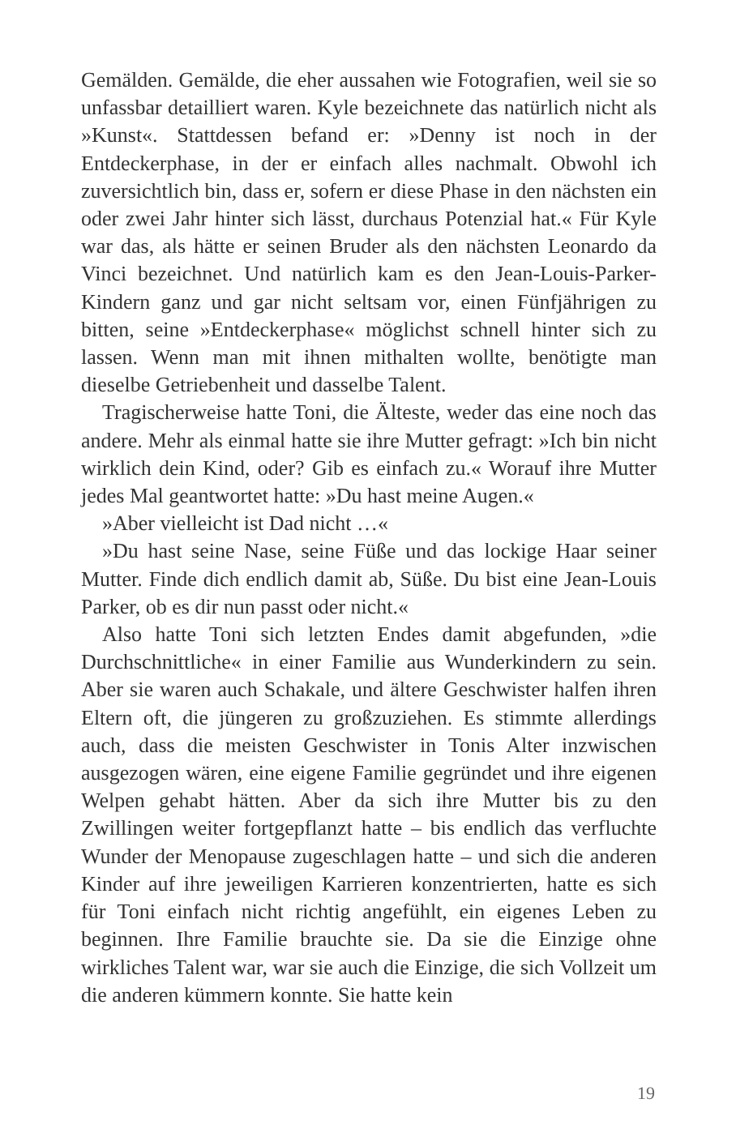Gemälden. Gemälde, die eher aussahen wie Fotografien, weil sie so unfassbar detailliert waren. Kyle bezeichnete das natürlich nicht als »Kunst«. Stattdessen befand er: »Denny ist noch in der Entdeckerphase, in der er einfach alles nachmalt. Obwohl ich zuversichtlich bin, dass er, sofern er diese Phase in den nächsten ein oder zwei Jahr hinter sich lässt, durchaus Potenzial hat.« Für Kyle war das, als hätte er seinen Bruder als den nächsten Leonardo da Vinci bezeichnet. Und natürlich kam es den Jean-Louis-Parker-Kindern ganz und gar nicht seltsam vor, einen Fünfjährigen zu bitten, seine »Entdeckerphase« möglichst schnell hinter sich zu lassen. Wenn man mit ihnen mithalten wollte, benötigte man dieselbe Getriebenheit und dasselbe Talent.
Tragischerweise hatte Toni, die Älteste, weder das eine noch das andere. Mehr als einmal hatte sie ihre Mutter gefragt: »Ich bin nicht wirklich dein Kind, oder? Gib es einfach zu.« Worauf ihre Mutter jedes Mal geantwortet hatte: »Du hast meine Augen.«
»Aber vielleicht ist Dad nicht …«
»Du hast seine Nase, seine Füße und das lockige Haar seiner Mutter. Finde dich endlich damit ab, Süße. Du bist eine Jean-Louis Parker, ob es dir nun passt oder nicht.«
Also hatte Toni sich letzten Endes damit abgefunden, »die Durchschnittliche« in einer Familie aus Wunderkindern zu sein. Aber sie waren auch Schakale, und ältere Geschwister halfen ihren Eltern oft, die jüngeren zu großzuziehen. Es stimmte allerdings auch, dass die meisten Geschwister in Tonis Alter inzwischen ausgezogen wären, eine eigene Familie gegründet und ihre eigenen Welpen gehabt hätten. Aber da sich ihre Mutter bis zu den Zwillingen weiter fortgepflanzt hatte – bis endlich das verfluchte Wunder der Menopause zugeschlagen hatte – und sich die anderen Kinder auf ihre jeweiligen Karrieren konzentrierten, hatte es sich für Toni einfach nicht richtig angefühlt, ein eigenes Leben zu beginnen. Ihre Familie brauchte sie. Da sie die Einzige ohne wirkliches Talent war, war sie auch die Einzige, die sich Vollzeit um die anderen kümmern konnte. Sie hatte kein
19